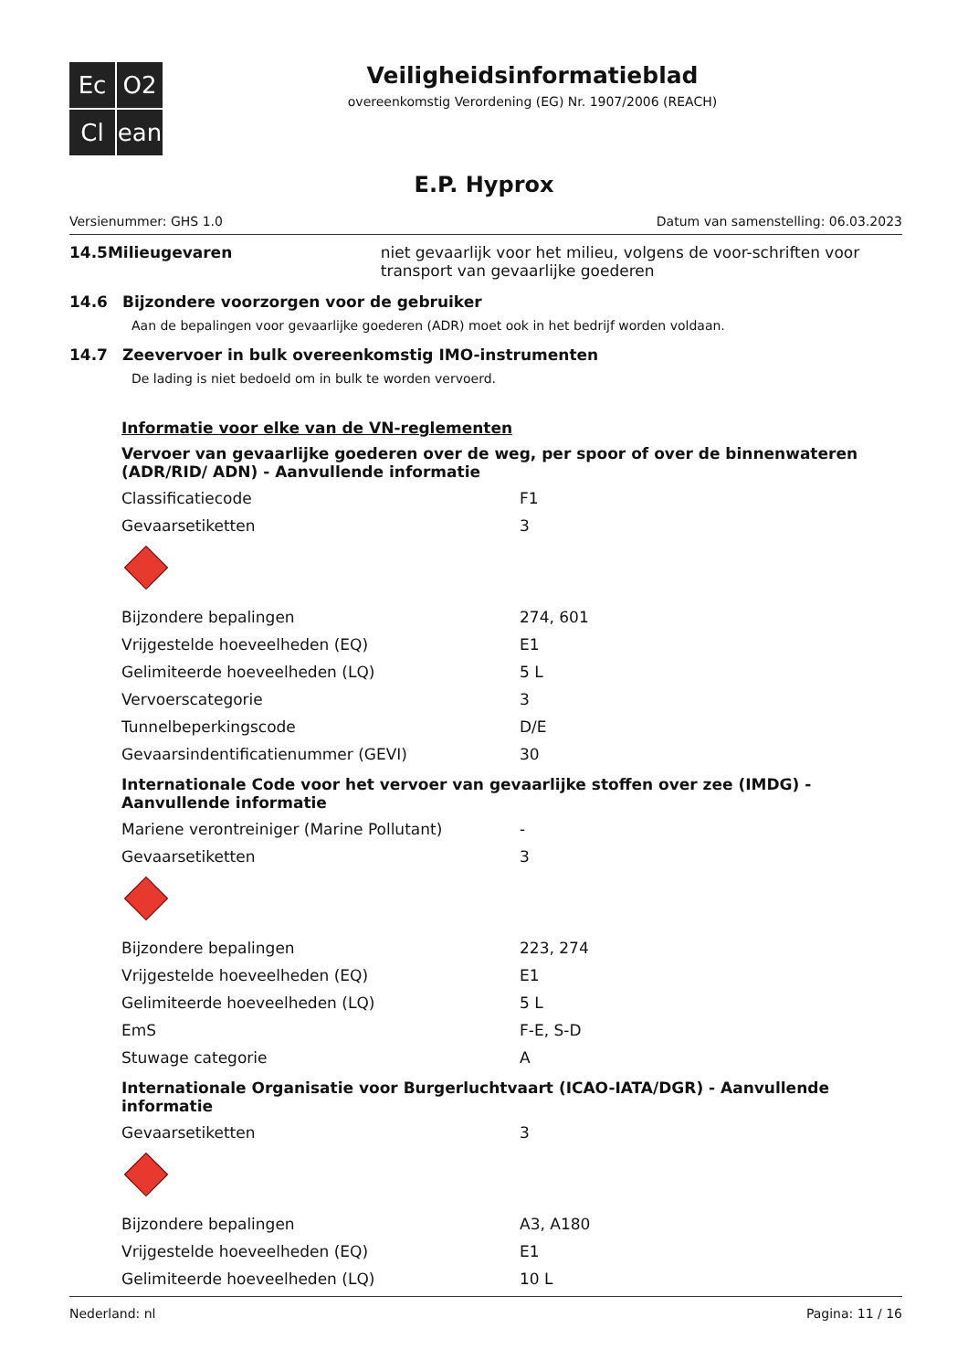Ec
O2
Cl
ean
Veiligheidsinformatieblad
overeenkomstig Verordening (EG) Nr. 1907/2006 (REACH)
E.P. Hyprox
Versienummer: GHS 1.0 Datum van samenstelling: 06.03.2023
14.5 Milieugevaren niet gevaarlijk voor het milieu, volgens de voor-schriften voor transport van gevaarlijke goederen
14.6 Bijzondere voorzorgen voor de gebruiker
Aan de bepalingen voor gevaarlijke goederen (ADR) moet ook in het bedrijf worden voldaan.
14.7 Zeevervoer in bulk overeenkomstig IMO-instrumenten
De lading is niet bedoeld om in bulk te worden vervoerd.
Informatie voor elke van de VN-reglementen
Vervoer van gevaarlijke goederen over de weg, per spoor of over de binnenwateren (ADR/RID/ ADN) - Aanvullende informatie
| Classificatiecode | F1 |
| Gevaarsetiketten | 3 |
| Bijzondere bepalingen | 274, 601 |
| Vrijgestelde hoeveelheden (EQ) | E1 |
| Gelimiteerde hoeveelheden (LQ) | 5 L |
| Vervoerscategorie | 3 |
| Tunnelbeperkingscode | D/E |
| Gevaarsindentificatienummer (GEVI) | 30 |
Internationale Code voor het vervoer van gevaarlijke stoffen over zee (IMDG) - Aanvullende informatie
| Mariene verontreiniger (Marine Pollutant) | - |
| Gevaarsetiketten | 3 |
| Bijzondere bepalingen | 223, 274 |
| Vrijgestelde hoeveelheden (EQ) | E1 |
| Gelimiteerde hoeveelheden (LQ) | 5 L |
| EmS | F-E, S-D |
| Stuwage categorie | A |
Internationale Organisatie voor Burgerluchtvaart (ICAO-IATA/DGR) - Aanvullende informatie
| Gevaarsetiketten | 3 |
| Bijzondere bepalingen | A3, A180 |
| Vrijgestelde hoeveelheden (EQ) | E1 |
| Gelimiteerde hoeveelheden (LQ) | 10 L |
Nederland: nl Pagina: 11 / 16